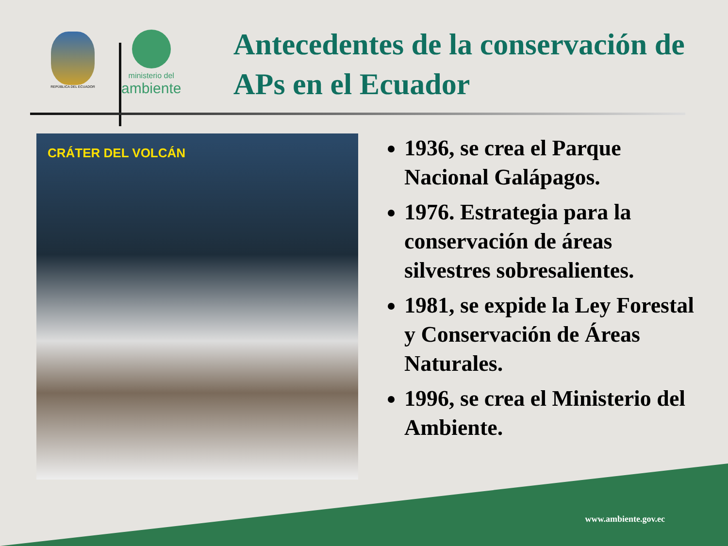REPÚBLICA DEL ECUADOR
ministerio del
ambiente
Antecedentes de la conservación de APs en el Ecuador
CRÁTER DEL VOLCÁN
1936, se crea el Parque Nacional Galápagos.
1976. Estrategia para la conservación de áreas silvestres sobresalientes.
1981, se expide la Ley Forestal y Conservación de Áreas Naturales.
1996, se crea el Ministerio del Ambiente.
www.ambiente.gov.ec